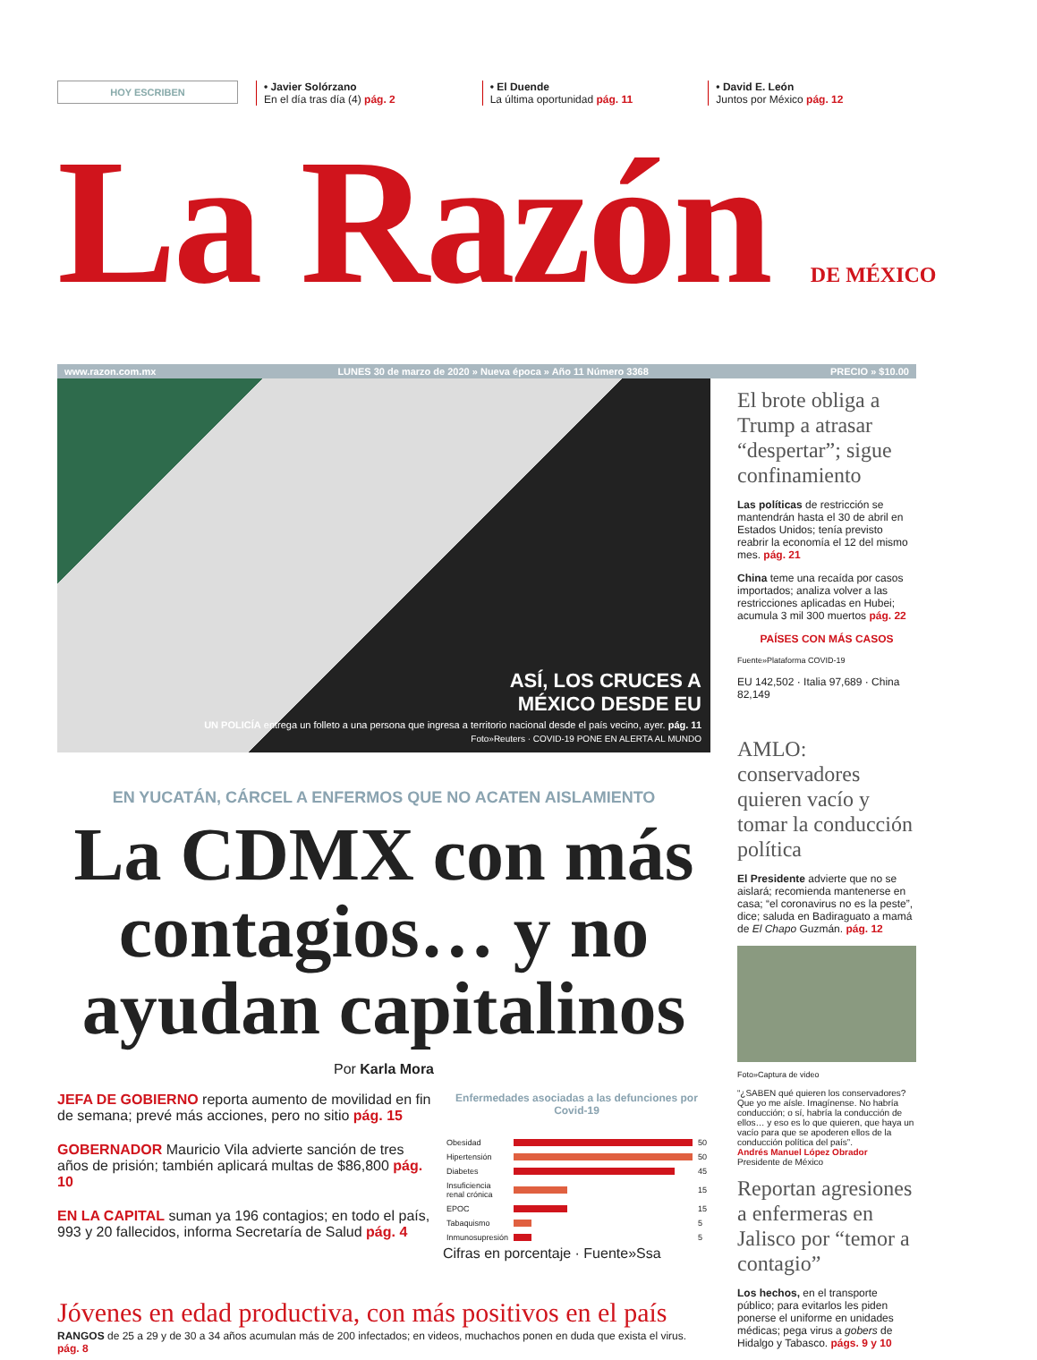HOY ESCRIBEN
• Javier Solórzano
En el día tras día (4) pág. 2
• El Duende
La última oportunidad pág. 11
• David E. León
Juntos por México pág. 12
La Razón DE MÉXICO
www.razon.com.mx LUNES 30 de marzo de 2020 » Nueva época » Año 11 Número 3368 PRECIO » $10.00
ASÍ, LOS CRUCES A
MÉXICO DESDE EU
UN POLICÍA entrega un folleto a una persona que ingresa a territorio nacional desde el país vecino, ayer. pág. 11
Foto»Reuters · COVID-19 PONE EN ALERTA AL MUNDO
EN YUCATÁN, CÁRCEL A ENFERMOS QUE NO ACATEN AISLAMIENTO
La CDMX con más contagios… y no ayudan capitalinos
Por Karla Mora
JEFA DE GOBIERNO reporta aumento de movilidad en fin de semana; prevé más acciones, pero no sitio pág. 15
GOBERNADOR Mauricio Vila advierte sanción de tres años de prisión; también aplicará multas de $86,800 pág. 10
EN LA CAPITAL suman ya 196 contagios; en todo el país, 993 y 20 fallecidos, informa Secretaría de Salud pág. 4
Enfermedades asociadas a las defunciones por Covid-19
| Obesidad | | 50 |
| Hipertensión | | 50 |
| Diabetes | | 45 |
| Insuficiencia renal crónica | | 15 |
| EPOC | | 15 |
| Tabaquismo | | 5 |
| Inmunosupresión | | 5 |
Cifras en porcentaje · Fuente»Ssa
Jóvenes en edad productiva, con más positivos en el país
RANGOS de 25 a 29 y de 30 a 34 años acumulan más de 200 infectados; en videos, muchachos ponen en duda que exista el virus. pág. 8
El brote obliga a Trump a atrasar “despertar”; sigue confinamiento
Las políticas de restricción se mantendrán hasta el 30 de abril en Estados Unidos; tenía previsto reabrir la economía el 12 del mismo mes. pág. 21
China teme una recaída por casos importados; analiza volver a las restricciones aplicadas en Hubei; acumula 3 mil 300 muertos pág. 22
PAÍSES CON MÁS CASOS
Fuente»Plataforma COVID-19
EU 142,502 · Italia 97,689 · China 82,149
AMLO: conservadores quieren vacío y tomar la conducción política
El Presidente advierte que no se aislará; recomienda mantenerse en casa; “el coronavirus no es la peste”, dice; saluda en Badiraguato a mamá de El Chapo Guzmán. pág. 12
Foto»Captura de video
“¿SABEN qué quieren los conservadores? Que yo me aísle. Imagínense. No habría conducción; o sí, habría la conducción de ellos… y eso es lo que quieren, que haya un vacío para que se apoderen ellos de la conducción política del país”.
Andrés Manuel López Obrador
Presidente de México
Reportan agresiones a enfermeras en Jalisco por “temor a contagio”
Los hechos, en el transporte público; para evitarlos les piden ponerse el uniforme en unidades médicas; pega virus a gobers de Hidalgo y Tabasco. págs. 9 y 10